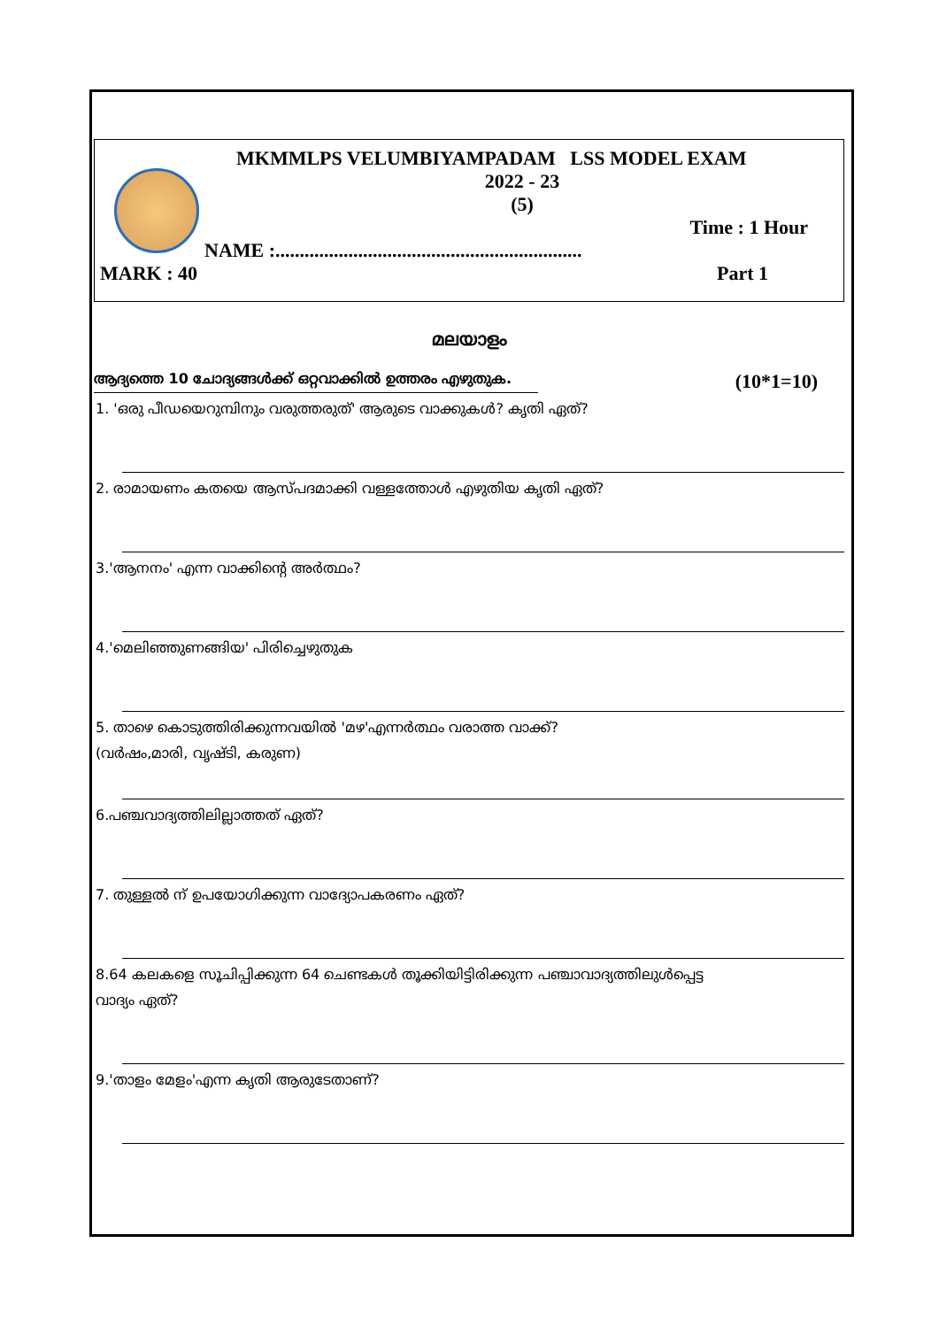MKMMLPS VELUMBIYAMPADAM LSS MODEL EXAM
2022 - 23
(5)
Time : 1 Hour
NAME :...............................................................
MARK : 40 Part 1
മലയാളം
ആദ്യത്തെ 10 ചോദ്യങ്ങൾക്ക് ഒറ്റവാക്കിൽ ഉത്തരം എഴുതുക. (10*1=10)
1. 'ഒരു പീഡയെറുമ്പിനും വരുത്തരുത്' ആരുടെ വാക്കുകൾ? കൃതി ഏത്?
2. രാമായണം കതയെ ആസ്പദമാക്കി വള്ളത്തോൾ എഴുതിയ കൃതി ഏത്?
3.'ആനനം' എന്ന വാക്കിന്റെ അർത്ഥം?
4.'മെലിഞ്ഞുണങ്ങിയ' പിരിച്ചെഴുതുക
5. താഴെ കൊടുത്തിരിക്കുന്നവയിൽ 'മഴ'എന്നർത്ഥം വരാത്ത വാക്ക്?
(വർഷം,മാരി, വൃഷ്ടി, കരുണ)
6.പഞ്ചവാദ്യത്തിലില്ലാത്തത് ഏത്?
7. തുള്ളൽ ന് ഉപയോഗിക്കുന്ന വാദ്യോപകരണം ഏത്?
8.64 കലകളെ സൂചിപ്പിക്കുന്ന 64 ചെണ്ടകൾ തൂക്കിയിട്ടിരിക്കുന്ന പഞ്ചാവാദ്യത്തിലുൾപ്പെട്ട
വാദ്യം ഏത്?
9.'താളം മേളം'എന്ന കൃതി ആരുടേതാണ്?